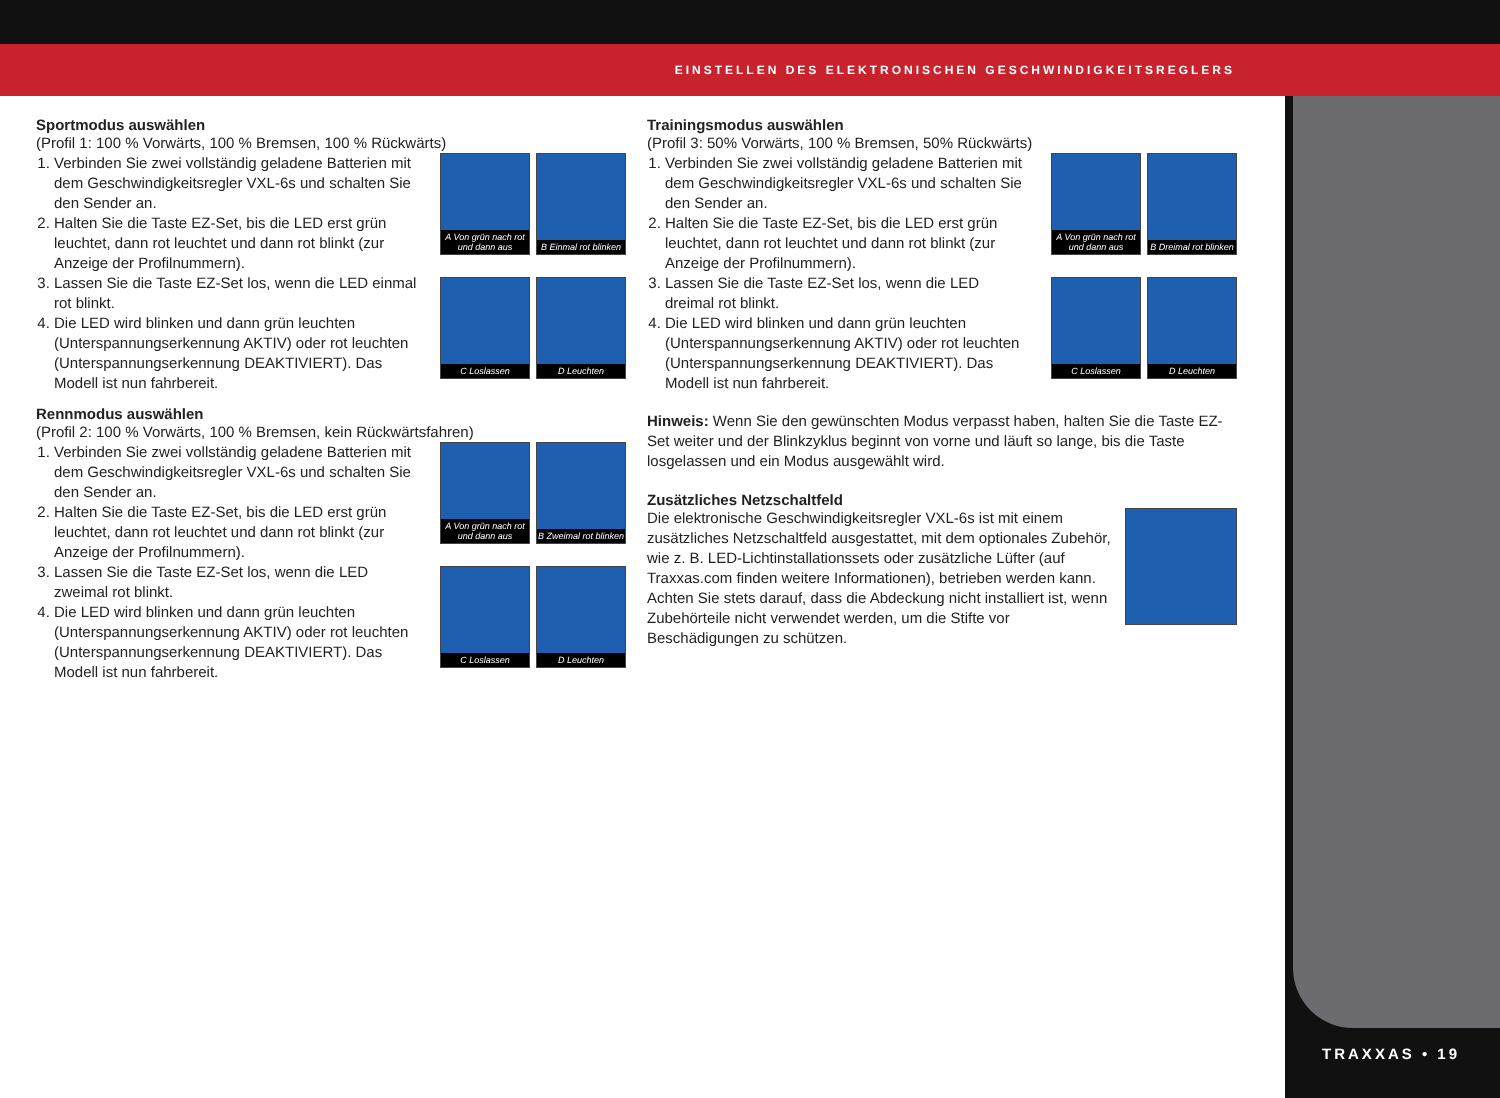EINSTELLEN DES ELEKTRONISCHEN GESCHWINDIGKEITSREGLERS
TRAXXAS • 19
Sportmodus auswählen
(Profil 1: 100 % Vorwärts, 100 % Bremsen, 100 % Rückwärts)
1. Verbinden Sie zwei vollständig geladene Batterien mit dem Geschwindigkeitsregler VXL-6s und schalten Sie den Sender an.
2. Halten Sie die Taste EZ-Set, bis die LED erst grün leuchtet, dann rot leuchtet und dann rot blinkt (zur Anzeige der Profilnummern).
3. Lassen Sie die Taste EZ-Set los, wenn die LED einmal rot blinkt.
4. Die LED wird blinken und dann grün leuchten (Unterspannungserkennung AKTIV) oder rot leuchten (Unterspannungserkennung DEAKTIVIERT). Das Modell ist nun fahrbereit.
A Von grün nach rot und dann aus
B Einmal rot blinken
C Loslassen
D Leuchten
Rennmodus auswählen
(Profil 2: 100 % Vorwärts, 100 % Bremsen, kein Rückwärtsfahren)
1. Verbinden Sie zwei vollständig geladene Batterien mit dem Geschwindigkeitsregler VXL-6s und schalten Sie den Sender an.
2. Halten Sie die Taste EZ-Set, bis die LED erst grün leuchtet, dann rot leuchtet und dann rot blinkt (zur Anzeige der Profilnummern).
3. Lassen Sie die Taste EZ-Set los, wenn die LED zweimal rot blinkt.
4. Die LED wird blinken und dann grün leuchten (Unterspannungserkennung AKTIV) oder rot leuchten (Unterspannungserkennung DEAKTIVIERT). Das Modell ist nun fahrbereit.
A Von grün nach rot und dann aus
B Zweimal rot blinken
C Loslassen
D Leuchten
Trainingsmodus auswählen
(Profil 3: 50% Vorwärts, 100 % Bremsen, 50% Rückwärts)
1. Verbinden Sie zwei vollständig geladene Batterien mit dem Geschwindigkeitsregler VXL-6s und schalten Sie den Sender an.
2. Halten Sie die Taste EZ-Set, bis die LED erst grün leuchtet, dann rot leuchtet und dann rot blinkt (zur Anzeige der Profilnummern).
3. Lassen Sie die Taste EZ-Set los, wenn die LED dreimal rot blinkt.
4. Die LED wird blinken und dann grün leuchten (Unterspannungserkennung AKTIV) oder rot leuchten (Unterspannungserkennung DEAKTIVIERT). Das Modell ist nun fahrbereit.
A Von grün nach rot und dann aus
B Dreimal rot blinken
C Loslassen
D Leuchten
Hinweis: Wenn Sie den gewünschten Modus verpasst haben, halten Sie die Taste EZ-Set weiter und der Blinkzyklus beginnt von vorne und läuft so lange, bis die Taste losgelassen und ein Modus ausgewählt wird.
Zusätzliches Netzschaltfeld
Die elektronische Geschwindigkeitsregler VXL-6s ist mit einem zusätzliches Netzschaltfeld ausgestattet, mit dem optionales Zubehör, wie z. B. LED-Lichtinstallationssets oder zusätzliche Lüfter (auf Traxxas.com finden weitere Informationen), betrieben werden kann. Achten Sie stets darauf, dass die Abdeckung nicht installiert ist, wenn Zubehörteile nicht verwendet werden, um die Stifte vor Beschädigungen zu schützen.